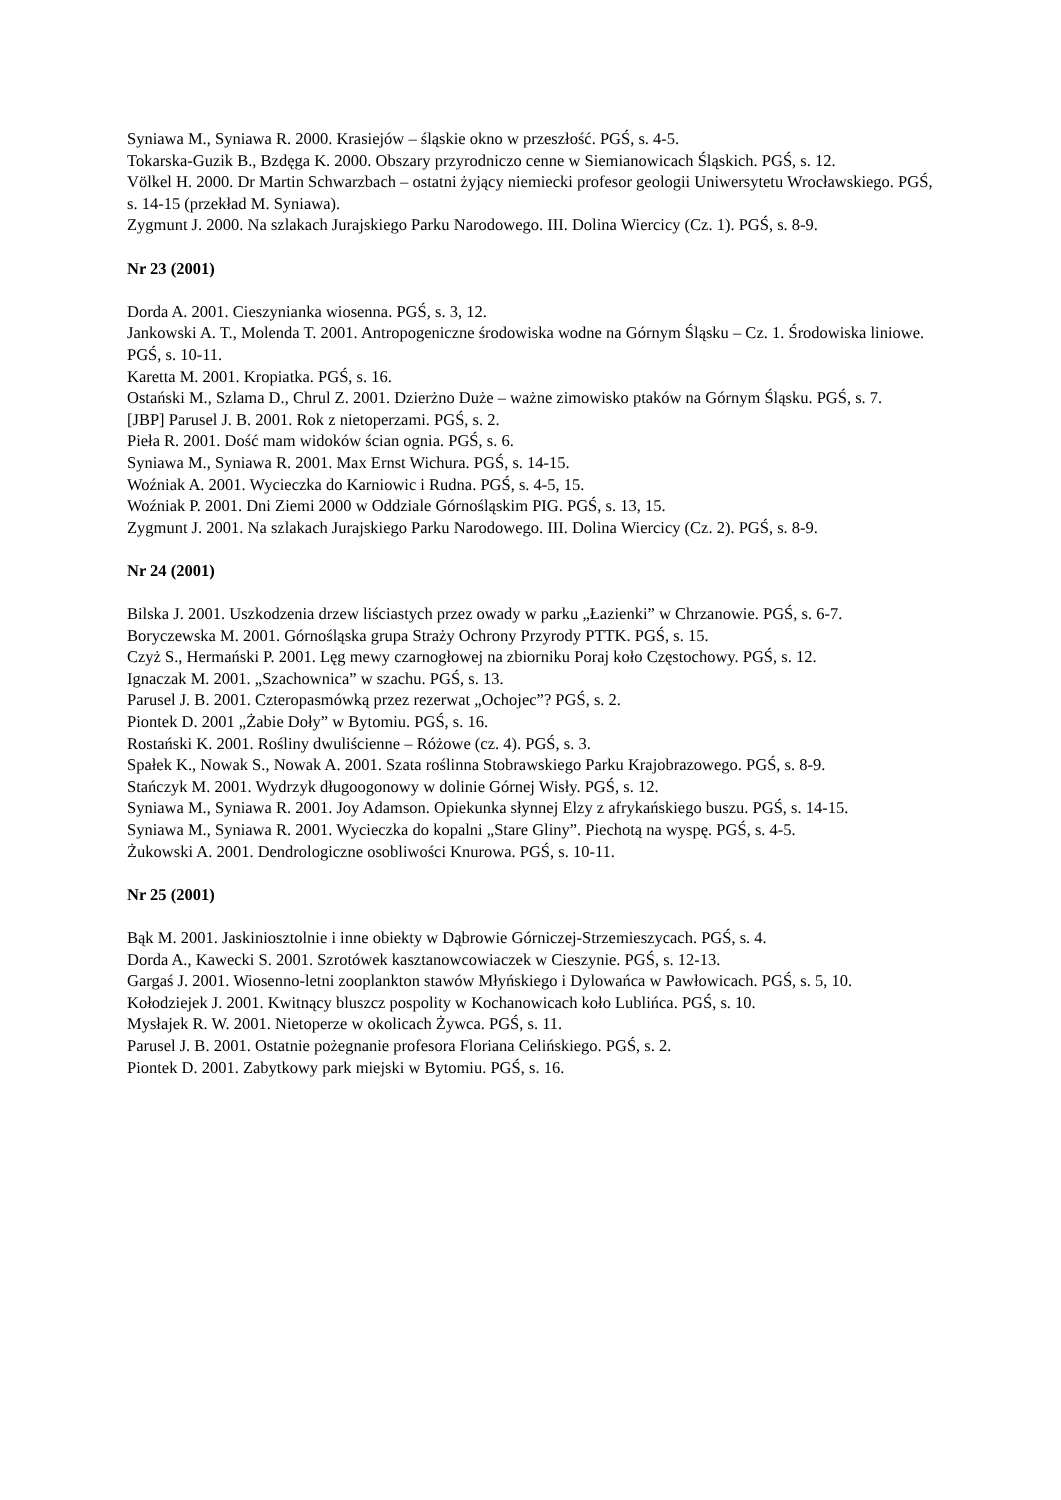Syniawa M., Syniawa R. 2000. Krasiejów – śląskie okno w przeszłość. PGŚ, s. 4-5.
Tokarska-Guzik B., Bzdęga K. 2000. Obszary przyrodniczo cenne w Siemianowicach Śląskich. PGŚ, s. 12.
Völkel H. 2000. Dr Martin Schwarzbach – ostatni żyjący niemiecki profesor geologii Uniwersytetu Wrocławskiego. PGŚ, s. 14-15 (przekład M. Syniawa).
Zygmunt J. 2000. Na szlakach Jurajskiego Parku Narodowego. III. Dolina Wiercicy (Cz. 1). PGŚ, s. 8-9.
Nr 23 (2001)
Dorda A. 2001. Cieszynianka wiosenna. PGŚ, s. 3, 12.
Jankowski A. T., Molenda T. 2001. Antropogeniczne środowiska wodne na Górnym Śląsku – Cz. 1. Środowiska liniowe. PGŚ, s. 10-11.
Karetta M. 2001. Kropiatka. PGŚ, s. 16.
Ostański M., Szlama D., Chrul Z. 2001. Dzierżno Duże – ważne zimowisko ptaków na Górnym Śląsku. PGŚ, s. 7.
[JBP] Parusel J. B. 2001. Rok z nietoperzami. PGŚ, s. 2.
Pieła R. 2001. Dość mam widoków ścian ognia. PGŚ, s. 6.
Syniawa M., Syniawa R. 2001. Max Ernst Wichura. PGŚ, s. 14-15.
Woźniak A. 2001. Wycieczka do Karniowic i Rudna. PGŚ, s. 4-5, 15.
Woźniak P. 2001. Dni Ziemi 2000 w Oddziale Górnośląskim PIG. PGŚ, s. 13, 15.
Zygmunt J. 2001. Na szlakach Jurajskiego Parku Narodowego. III. Dolina Wiercicy (Cz. 2). PGŚ, s. 8-9.
Nr 24 (2001)
Bilska J. 2001. Uszkodzenia drzew liściastych przez owady w parku „Łazienki” w Chrzanowie. PGŚ, s. 6-7.
Boryczewska M. 2001. Górnośląska grupa Straży Ochrony Przyrody PTTK. PGŚ, s. 15.
Czyż S., Hermański P. 2001. Lęg mewy czarnogłowej na zbiorniku Poraj koło Częstochowy. PGŚ, s. 12.
Ignaczak M. 2001. „Szachownica” w szachu. PGŚ, s. 13.
Parusel J. B. 2001. Czteropasmówką przez rezerwat „Ochojec”? PGŚ, s. 2.
Piontek D. 2001 „Żabie Doły” w Bytomiu. PGŚ, s. 16.
Rostański K. 2001. Rośliny dwuliścienne – Różowe (cz. 4). PGŚ, s. 3.
Spałek K., Nowak S., Nowak A. 2001. Szata roślinna Stobrawskiego Parku Krajobrazowego. PGŚ, s. 8-9.
Stańczyk M. 2001. Wydrzyk długoogonowy w dolinie Górnej Wisły. PGŚ, s. 12.
Syniawa M., Syniawa R. 2001. Joy Adamson. Opiekunka słynnej Elzy z afrykańskiego buszu. PGŚ, s. 14-15.
Syniawa M., Syniawa R. 2001. Wycieczka do kopalni „Stare Gliny”. Piechotą na wyspę. PGŚ, s. 4-5.
Żukowski A. 2001. Dendrologiczne osobliwości Knurowa. PGŚ, s. 10-11.
Nr 25 (2001)
Bąk M. 2001. Jaskiniosztolnie i inne obiekty w Dąbrowie Górniczej-Strzemieszycach. PGŚ, s. 4.
Dorda A., Kawecki S. 2001. Szrotówek kasztanowcowiaczek w Cieszynie. PGŚ, s. 12-13.
Gargaś J. 2001. Wiosenno-letni zooplankton stawów Młyńskiego i Dylowańca w Pawłowicach. PGŚ, s. 5, 10.
Kołodziejek J. 2001. Kwitnący bluszcz pospolity w Kochanowicach koło Lublińca. PGŚ, s. 10.
Mysłajek R. W. 2001. Nietoperze w okolicach Żywca. PGŚ, s. 11.
Parusel J. B. 2001. Ostatnie pożegnanie profesora Floriana Celińskiego. PGŚ, s. 2.
Piontek D. 2001. Zabytkowy park miejski w Bytomiu. PGŚ, s. 16.